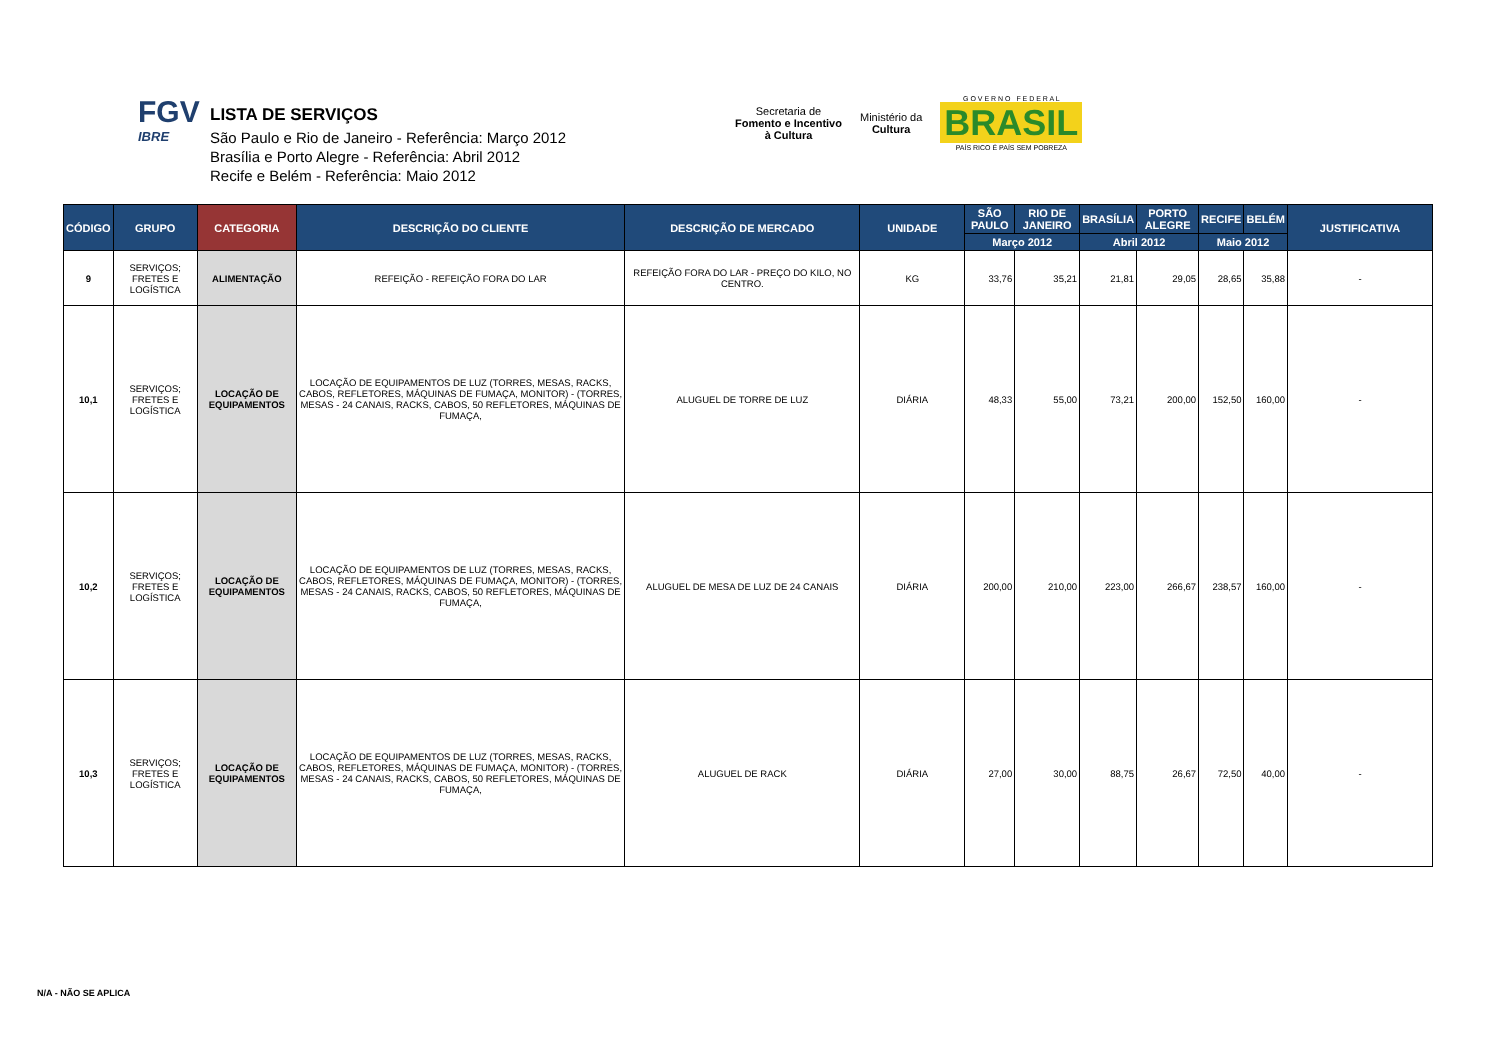FGV
IBRE
LISTA DE SERVIÇOS
São Paulo e Rio de Janeiro - Referência: Março 2012
Brasília e Porto Alegre - Referência: Abril 2012
Recife e Belém - Referência: Maio 2012
Secretaria de
Fomento e Incentivo
à Cultura
Ministério da
Cultura
G O V E R N O F E D E R A L
BRASIL
PAÍS RICO É PAÍS SEM POBREZA
| CÓDIGO | GRUPO | CATEGORIA | DESCRIÇÃO DO CLIENTE | DESCRIÇÃO DE MERCADO | UNIDADE | SÃO PAULO | RIO DE JANEIRO | BRASÍLIA | PORTO ALEGRE | RECIFE | BELÉM | JUSTIFICATIVA |
| --- | --- | --- | --- | --- | --- | --- | --- | --- | --- | --- | --- | --- |
| | | | | | | Março 2012 | | Abril 2012 | | Maio 2012 | | |
| 9 | SERVIÇOS; FRETES E LOGÍSTICA | ALIMENTAÇÃO | REFEIÇÃO - REFEIÇÃO FORA DO LAR | REFEIÇÃO FORA DO LAR - PREÇO DO KILO, NO CENTRO. | KG | 33,76 | 35,21 | 21,81 | 29,05 | 28,65 | 35,88 | - |
| 10,1 | SERVIÇOS; FRETES E LOGÍSTICA | LOCAÇÃO DE EQUIPAMENTOS | LOCAÇÃO DE EQUIPAMENTOS DE LUZ (TORRES, MESAS, RACKS, CABOS, REFLETORES, MÁQUINAS DE FUMAÇA, MONITOR) - (TORRES, MESAS - 24 CANAIS, RACKS, CABOS, 50 REFLETORES, MÁQUINAS DE FUMAÇA, | ALUGUEL DE TORRE DE LUZ | DIÁRIA | 48,33 | 55,00 | 73,21 | 200,00 | 152,50 | 160,00 | - |
| 10,2 | SERVIÇOS; FRETES E LOGÍSTICA | LOCAÇÃO DE EQUIPAMENTOS | LOCAÇÃO DE EQUIPAMENTOS DE LUZ (TORRES, MESAS, RACKS, CABOS, REFLETORES, MÁQUINAS DE FUMAÇA, MONITOR) - (TORRES, MESAS - 24 CANAIS, RACKS, CABOS, 50 REFLETORES, MÁQUINAS DE FUMAÇA, | ALUGUEL DE MESA DE LUZ DE 24 CANAIS | DIÁRIA | 200,00 | 210,00 | 223,00 | 266,67 | 238,57 | 160,00 | - |
| 10,3 | SERVIÇOS; FRETES E LOGÍSTICA | LOCAÇÃO DE EQUIPAMENTOS | LOCAÇÃO DE EQUIPAMENTOS DE LUZ (TORRES, MESAS, RACKS, CABOS, REFLETORES, MÁQUINAS DE FUMAÇA, MONITOR) - (TORRES, MESAS - 24 CANAIS, RACKS, CABOS, 50 REFLETORES, MÁQUINAS DE FUMAÇA, | ALUGUEL DE RACK | DIÁRIA | 27,00 | 30,00 | 88,75 | 26,67 | 72,50 | 40,00 | - |
N/A - NÃO SE APLICA